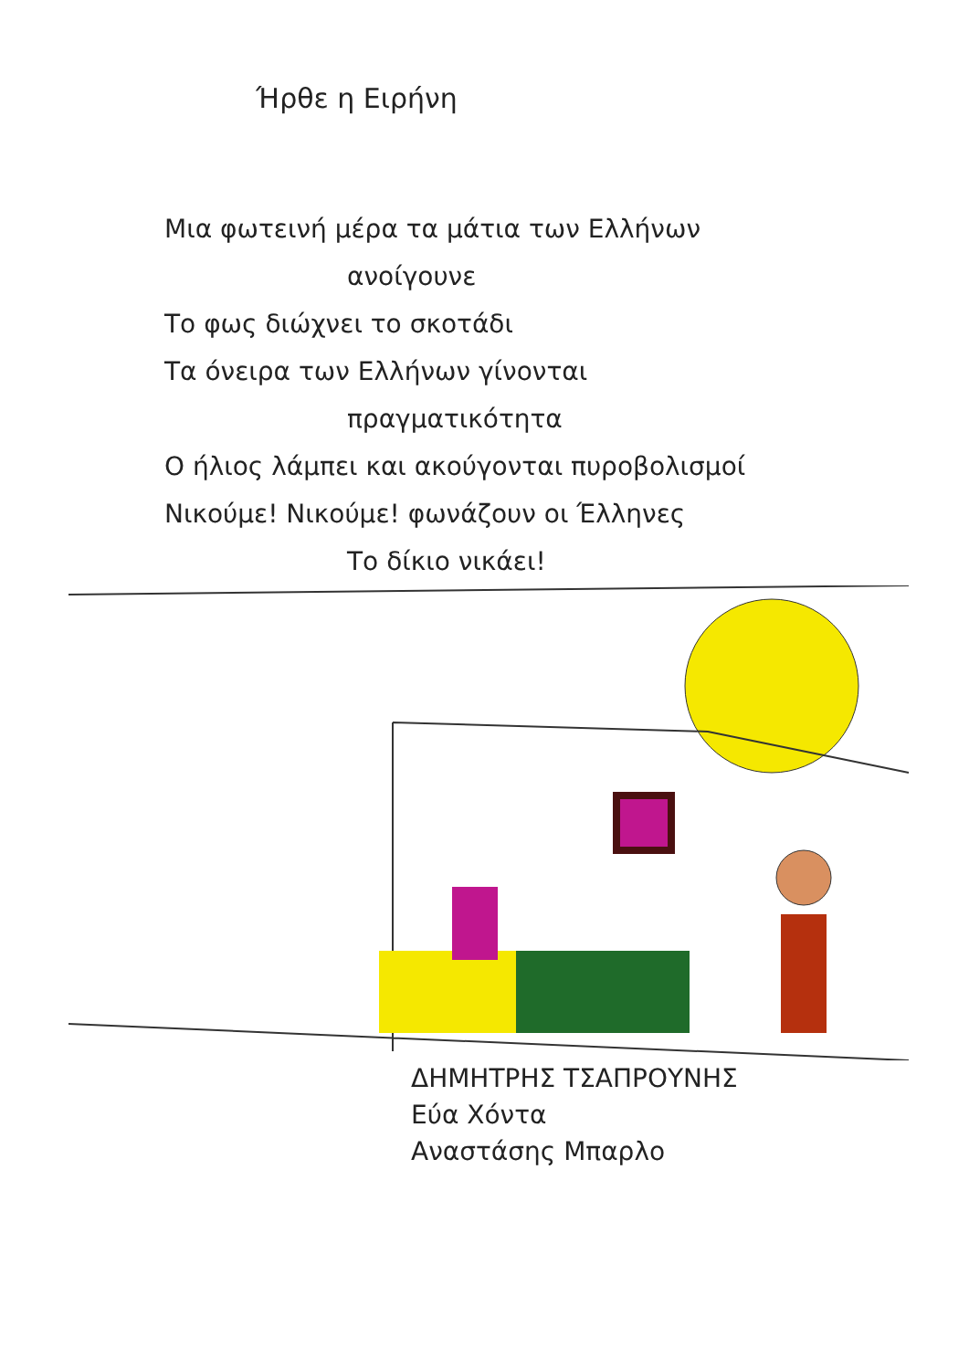Ήρθε η Ειρήνη
Μια φωτεινή μέρα τα μάτια των Ελλήνων
ανοίγουνε
Το φως διώχνει το σκοτάδι
Τα όνειρα των Ελλήνων γίνονται
πραγματικότητα
Ο ήλιος λάμπει και ακούγονται πυροβολισμοί
Νικούμε! Νικούμε! φωνάζουν οι Έλληνες
Το δίκιο νικάει!
ΔΗΜΗΤΡΗΣ ΤΣΑΠΡΟΥΝΗΣ
Εύα Χόντα
Αναστάσης Μπαρλο